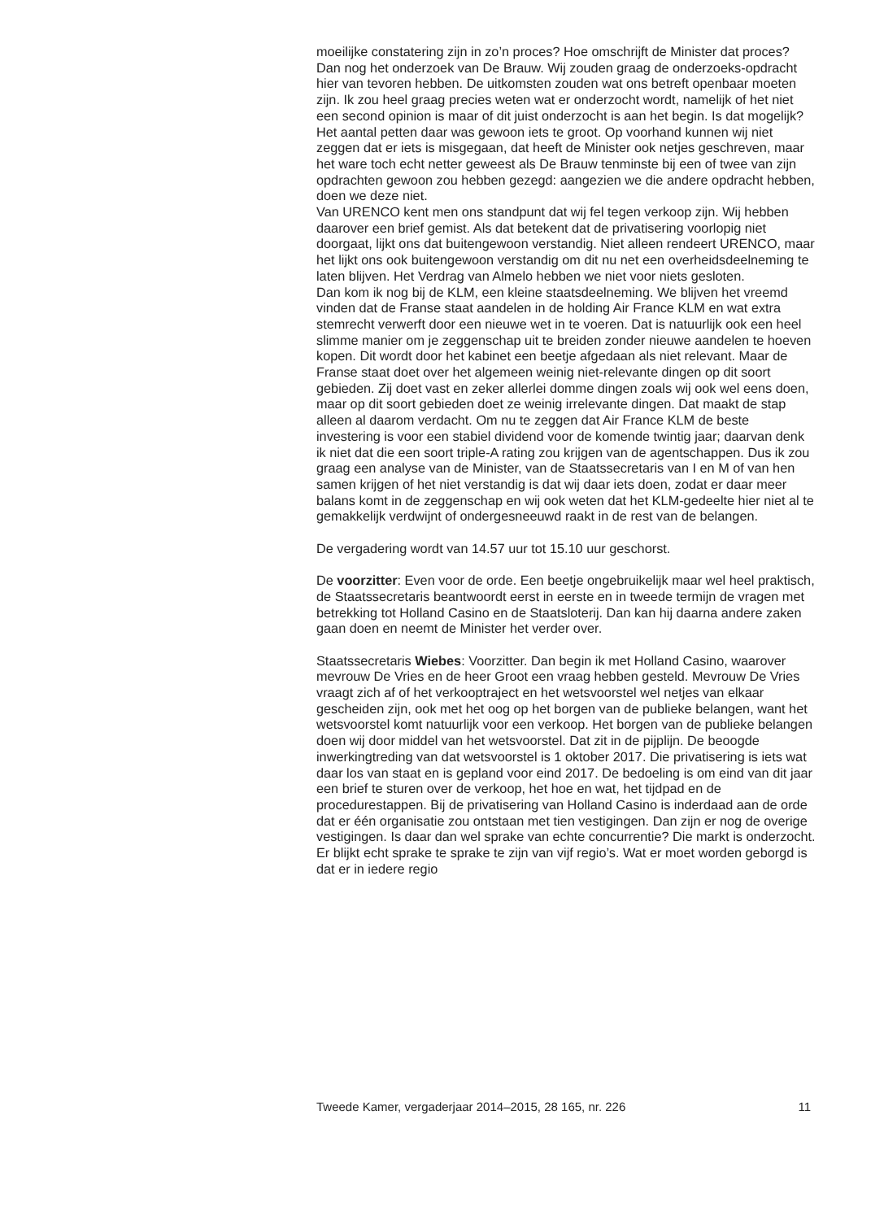moeilijke constatering zijn in zo’n proces? Hoe omschrijft de Minister dat proces?
Dan nog het onderzoek van De Brauw. Wij zouden graag de onderzoeks-opdracht hier van tevoren hebben. De uitkomsten zouden wat ons betreft openbaar moeten zijn. Ik zou heel graag precies weten wat er onderzocht wordt, namelijk of het niet een second opinion is maar of dit juist onderzocht is aan het begin. Is dat mogelijk? Het aantal petten daar was gewoon iets te groot. Op voorhand kunnen wij niet zeggen dat er iets is misgegaan, dat heeft de Minister ook netjes geschreven, maar het ware toch echt netter geweest als De Brauw tenminste bij een of twee van zijn opdrachten gewoon zou hebben gezegd: aangezien we die andere opdracht hebben, doen we deze niet.
Van URENCO kent men ons standpunt dat wij fel tegen verkoop zijn. Wij hebben daarover een brief gemist. Als dat betekent dat de privatisering voorlopig niet doorgaat, lijkt ons dat buitengewoon verstandig. Niet alleen rendeert URENCO, maar het lijkt ons ook buitengewoon verstandig om dit nu net een overheidsdeelneming te laten blijven. Het Verdrag van Almelo hebben we niet voor niets gesloten.
Dan kom ik nog bij de KLM, een kleine staatsdeelneming. We blijven het vreemd vinden dat de Franse staat aandelen in de holding Air France KLM en wat extra stemrecht verwerft door een nieuwe wet in te voeren. Dat is natuurlijk ook een heel slimme manier om je zeggenschap uit te breiden zonder nieuwe aandelen te hoeven kopen. Dit wordt door het kabinet een beetje afgedaan als niet relevant. Maar de Franse staat doet over het algemeen weinig niet-relevante dingen op dit soort gebieden. Zij doet vast en zeker allerlei domme dingen zoals wij ook wel eens doen, maar op dit soort gebieden doet ze weinig irrelevante dingen. Dat maakt de stap alleen al daarom verdacht. Om nu te zeggen dat Air France KLM de beste investering is voor een stabiel dividend voor de komende twintig jaar; daarvan denk ik niet dat die een soort triple-A rating zou krijgen van de agentschappen. Dus ik zou graag een analyse van de Minister, van de Staatssecretaris van I en M of van hen samen krijgen of het niet verstandig is dat wij daar iets doen, zodat er daar meer balans komt in de zeggenschap en wij ook weten dat het KLM-gedeelte hier niet al te gemakkelijk verdwijnt of ondergesneeuwd raakt in de rest van de belangen.
De vergadering wordt van 14.57 uur tot 15.10 uur geschorst.
De voorzitter: Even voor de orde. Een beetje ongebruikelijk maar wel heel praktisch, de Staatssecretaris beantwoordt eerst in eerste en in tweede termijn de vragen met betrekking tot Holland Casino en de Staatsloterij. Dan kan hij daarna andere zaken gaan doen en neemt de Minister het verder over.
Staatssecretaris Wiebes: Voorzitter. Dan begin ik met Holland Casino, waarover mevrouw De Vries en de heer Groot een vraag hebben gesteld. Mevrouw De Vries vraagt zich af of het verkooptraject en het wetsvoorstel wel netjes van elkaar gescheiden zijn, ook met het oog op het borgen van de publieke belangen, want het wetsvoorstel komt natuurlijk voor een verkoop. Het borgen van de publieke belangen doen wij door middel van het wetsvoorstel. Dat zit in de pijplijn. De beoogde inwerkingtreding van dat wetsvoorstel is 1 oktober 2017. Die privatisering is iets wat daar los van staat en is gepland voor eind 2017. De bedoeling is om eind van dit jaar een brief te sturen over de verkoop, het hoe en wat, het tijdpad en de procedurestappen. Bij de privatisering van Holland Casino is inderdaad aan de orde dat er één organisatie zou ontstaan met tien vestigingen. Dan zijn er nog de overige vestigingen. Is daar dan wel sprake van echte concurrentie? Die markt is onderzocht. Er blijkt echt sprake te sprake te zijn van vijf regio’s. Wat er moet worden geborgd is dat er in iedere regio
Tweede Kamer, vergaderjaar 2014–2015, 28 165, nr. 226 11